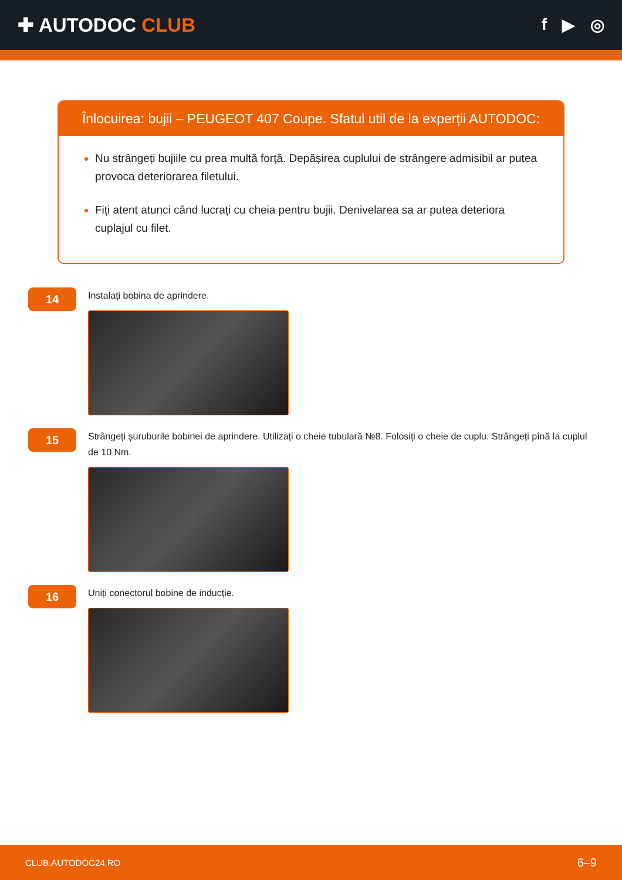✚ AUTODOC CLUB
f ▶ ◎
Înlocuirea: bujii – PEUGEOT 407 Coupe. Sfatul util de la experții AUTODOC:
Nu strângeți bujiile cu prea multă forță. Depășirea cuplului de strângere admisibil ar putea provoca deteriorarea filetului.
Fiți atent atunci când lucrați cu cheia pentru bujii. Denivelarea sa ar putea deteriora cuplajul cu filet.
14
Instalați bobina de aprindere.
15
Strângeți șuruburile bobinei de aprindere. Utilizați o cheie tubulară №8. Folosiți o cheie de cuplu. Strângeți pînă la cuplul de 10 Nm.
16
Uniți conectorul bobine de inducție.
CLUB.AUTODOC24.RO 6–9